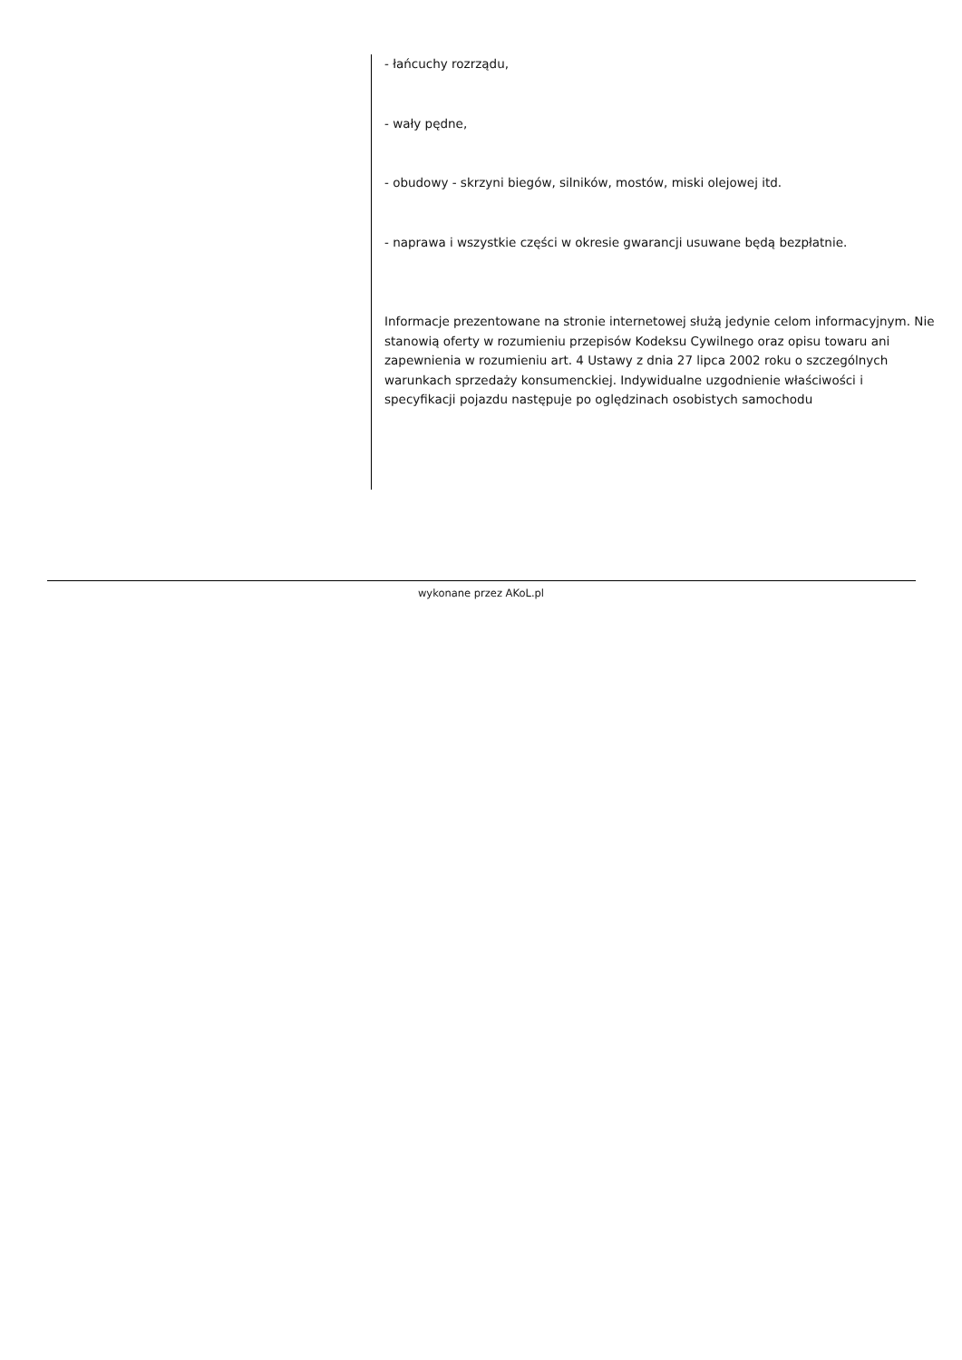- łańcuchy rozrządu,
- wały pędne,
- obudowy - skrzyni biegów, silników, mostów, miski olejowej itd.
- naprawa i wszystkie części w okresie gwarancji usuwane będą bezpłatnie.
Informacje prezentowane na stronie internetowej służą jedynie celom informacyjnym. Nie stanowią oferty w rozumieniu przepisów Kodeksu Cywilnego oraz opisu towaru ani zapewnienia w rozumieniu art. 4 Ustawy z dnia 27 lipca 2002 roku o szczególnych warunkach sprzedaży konsumenckiej. Indywidualne uzgodnienie właściwości i specyfikacji pojazdu następuje po oględzinach osobistych samochodu
wykonane przez AKoL.pl